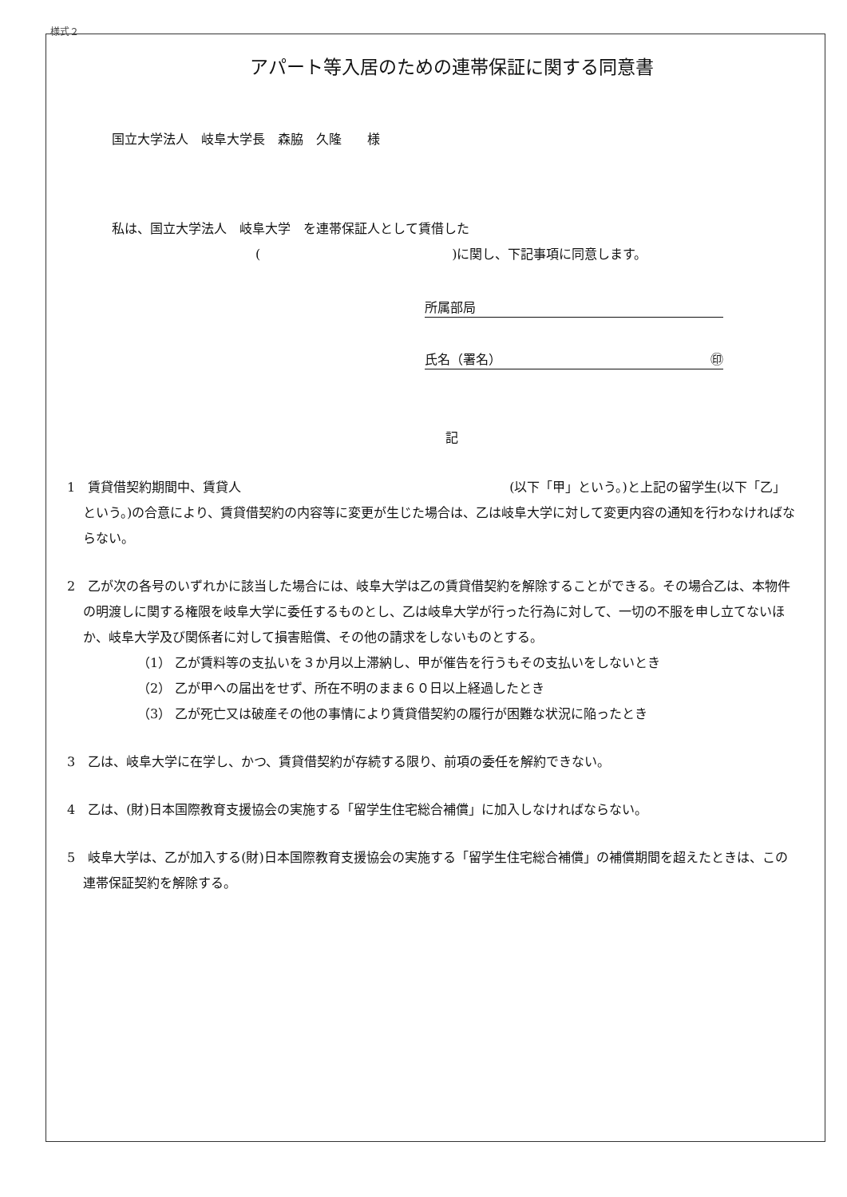様式２
アパート等入居のための連帯保証に関する同意書
国立大学法人　岐阜大学長　森脇　久隆　　様
私は、国立大学法人　岐阜大学　を連帯保証人として賃借した
(　　　　　　　　　　　　　　　)に関し、下記事項に同意します。
所属部局
氏名（署名） ㊞
記
1　賃貸借契約期間中、賃貸人　　　　　　　　　　　　　　　　　　　　　(以下「甲」という。)と上記の留学生(以下「乙」という。)の合意により、賃貸借契約の内容等に変更が生じた場合は、乙は岐阜大学に対して変更内容の通知を行わなければならない。
2　乙が次の各号のいずれかに該当した場合には、岐阜大学は乙の賃貸借契約を解除することができる。その場合乙は、本物件の明渡しに関する権限を岐阜大学に委任するものとし、乙は岐阜大学が行った行為に対して、一切の不服を申し立てないほか、岐阜大学及び関係者に対して損害賠償、その他の請求をしないものとする。
（1） 乙が賃料等の支払いを３か月以上滞納し、甲が催告を行うもその支払いをしないとき
（2） 乙が甲への届出をせず、所在不明のまま６０日以上経過したとき
（3） 乙が死亡又は破産その他の事情により賃貸借契約の履行が困難な状況に陥ったとき
3　乙は、岐阜大学に在学し、かつ、賃貸借契約が存続する限り、前項の委任を解約できない。
4　乙は、(財)日本国際教育支援協会の実施する「留学生住宅総合補償」に加入しなければならない。
5　岐阜大学は、乙が加入する(財)日本国際教育支援協会の実施する「留学生住宅総合補償」の補償期間を超えたときは、この連帯保証契約を解除する。